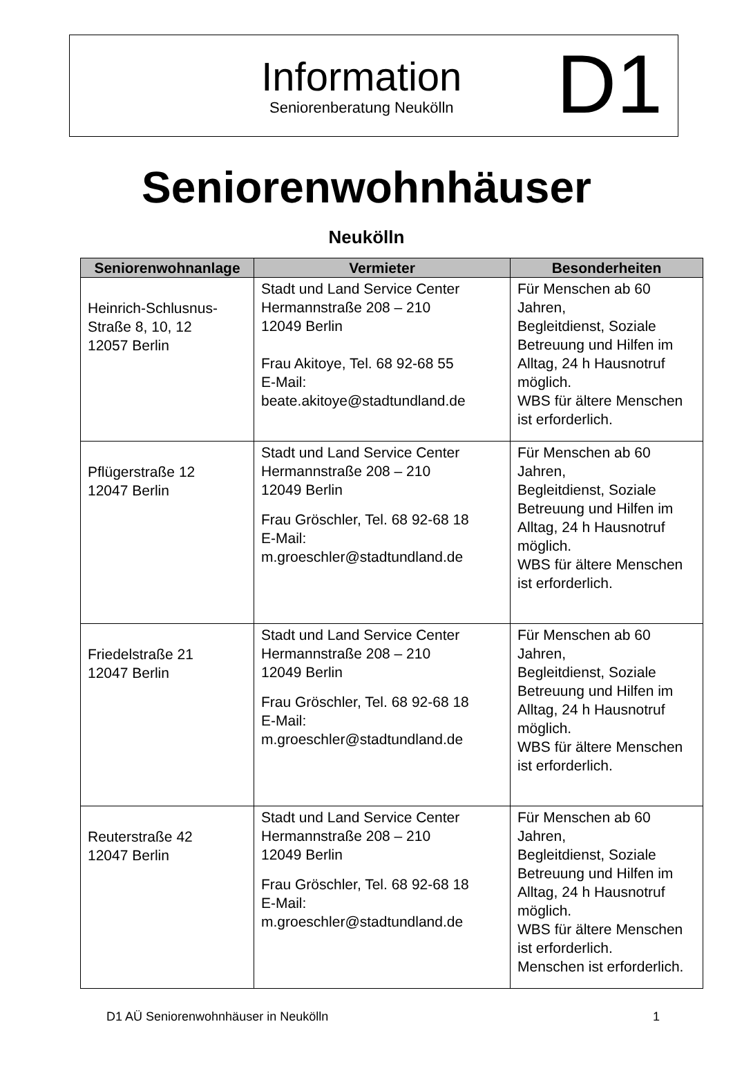Information
Seniorenberatung Neukölln
D1
Seniorenwohnhäuser
Neukölln
| Seniorenwohnanlage | Vermieter | Besonderheiten |
| --- | --- | --- |
| Heinrich-Schlusnus- Straße 8, 10, 12 12057 Berlin | Stadt und Land Service Center Hermannstraße 208 – 210 12049 Berlin Frau Akitoye, Tel. 68 92-68 55 E-Mail: beate.akitoye@stadtundland.de | Für Menschen ab 60 Jahren, Begleitdienst, Soziale Betreuung und Hilfen im Alltag, 24 h Hausnotruf möglich. WBS für ältere Menschen ist erforderlich. |
| Pflügerstraße 12 12047 Berlin | Stadt und Land Service Center Hermannstraße 208 – 210 12049 Berlin Frau Gröschler, Tel. 68 92-68 18 E-Mail: m.groeschler@stadtundland.de | Für Menschen ab 60 Jahren, Begleitdienst, Soziale Betreuung und Hilfen im Alltag, 24 h Hausnotruf möglich. WBS für ältere Menschen ist erforderlich. |
| Friedelstraße 21 12047 Berlin | Stadt und Land Service Center Hermannstraße 208 – 210 12049 Berlin Frau Gröschler, Tel. 68 92-68 18 E-Mail: m.groeschler@stadtundland.de | Für Menschen ab 60 Jahren, Begleitdienst, Soziale Betreuung und Hilfen im Alltag, 24 h Hausnotruf möglich. WBS für ältere Menschen ist erforderlich. |
| Reuterstraße 42 12047 Berlin | Stadt und Land Service Center Hermannstraße 208 – 210 12049 Berlin Frau Gröschler, Tel. 68 92-68 18 E-Mail: m.groeschler@stadtundland.de | Für Menschen ab 60 Jahren, Begleitdienst, Soziale Betreuung und Hilfen im Alltag, 24 h Hausnotruf möglich. WBS für ältere Menschen ist erforderlich. Menschen ist erforderlich. |
D1 AÜ Seniorenwohnhäuser in Neukölln 1